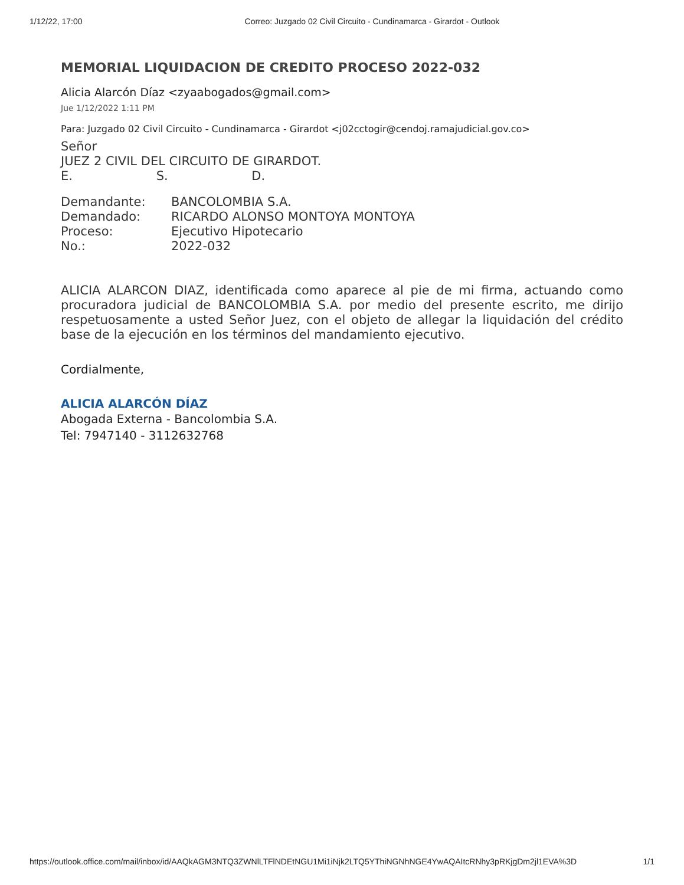1/12/22, 17:00 Correo: Juzgado 02 Civil Circuito - Cundinamarca - Girardot - Outlook
MEMORIAL LIQUIDACION DE CREDITO PROCESO 2022-032
Alicia Alarcón Díaz <zyaabogados@gmail.com>
Jue 1/12/2022 1:11 PM
Para: Juzgado 02 Civil Circuito - Cundinamarca - Girardot <j02cctogir@cendoj.ramajudicial.gov.co>
Señor
JUEZ 2 CIVIL DEL CIRCUITO DE GIRARDOT.
E. S. D.
| Demandante: | BANCOLOMBIA S.A. |
| Demandado: | RICARDO ALONSO MONTOYA MONTOYA |
| Proceso: | Ejecutivo Hipotecario |
| No.: | 2022-032 |
ALICIA ALARCON DIAZ, identificada como aparece al pie de mi firma, actuando como procuradora judicial de BANCOLOMBIA S.A. por medio del presente escrito, me dirijo respetuosamente a usted Señor Juez, con el objeto de allegar la liquidación del crédito base de la ejecución en los términos del mandamiento ejecutivo.
Cordialmente,
ALICIA ALARCÓN DÍAZ
Abogada Externa - Bancolombia S.A.
Tel: 7947140 - 3112632768
https://outlook.office.com/mail/inbox/id/AAQkAGM3NTQ3ZWNlLTFlNDEtNGU1Mi1iNjk2LTQ5YThiNGNhNGE4YwAQAItcRNhy3pRKjgDm2jl1EVA%3D 1/1